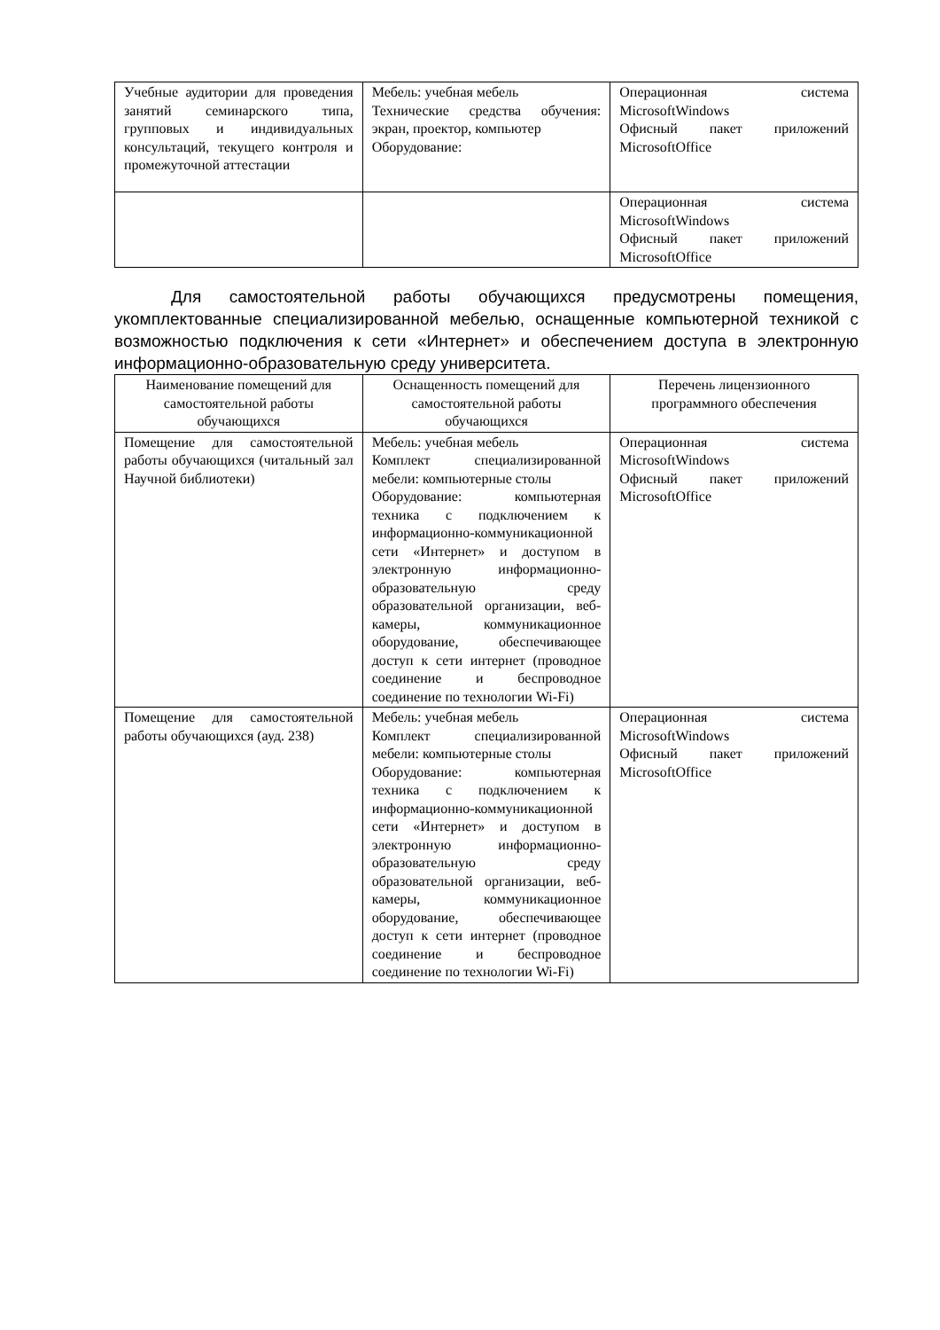| Учебные аудитории для проведения занятий семинарского типа, групповых и индивидуальных консультаций, текущего контроля и промежуточной аттестации | Мебель: учебная мебель Технические средства обучения: экран, проектор, компьютер Оборудование: | Операционная система MicrosoftWindows Офисный пакет приложений MicrosoftOffice |
| | | Операционная система MicrosoftWindows Офисный пакет приложений MicrosoftOffice |
Для самостоятельной работы обучающихся предусмотрены помещения, укомплектованные специализированной мебелью, оснащенные компьютерной техникой с возможностью подключения к сети «Интернет» и обеспечением доступа в электронную информационно-образовательную среду университета.
| Наименование помещений для самостоятельной работы обучающихся | Оснащенность помещений для самостоятельной работы обучающихся | Перечень лицензионного программного обеспечения |
| --- | --- | --- |
| Помещение для самостоятельной работы обучающихся (читальный зал Научной библиотеки) | Мебель: учебная мебель Комплект специализированной мебели: компьютерные столы Оборудование: компьютерная техника с подключением к информационно-коммуникационной сети «Интернет» и доступом в электронную информационно-образовательную среду образовательной организации, веб-камеры, коммуникационное оборудование, обеспечивающее доступ к сети интернет (проводное соединение и беспроводное соединение по технологии Wi-Fi) | Операционная система MicrosoftWindows Офисный пакет приложений MicrosoftOffice |
| Помещение для самостоятельной работы обучающихся (ауд. 238) | Мебель: учебная мебель Комплект специализированной мебели: компьютерные столы Оборудование: компьютерная техника с подключением к информационно-коммуникационной сети «Интернет» и доступом в электронную информационно-образовательную среду образовательной организации, веб-камеры, коммуникационное оборудование, обеспечивающее доступ к сети интернет (проводное соединение и беспроводное соединение по технологии Wi-Fi) | Операционная система MicrosoftWindows Офисный пакет приложений MicrosoftOffice |